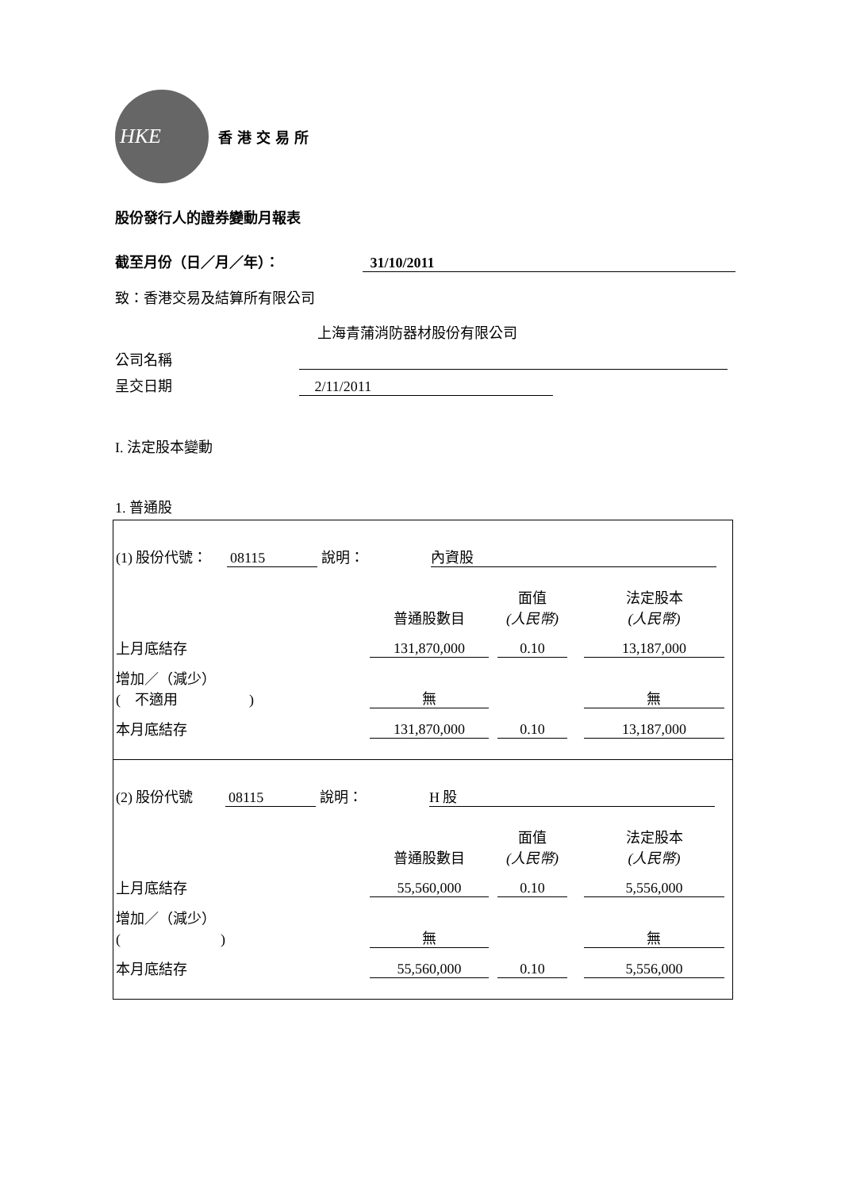HKE
香港交易所
股份發行人的證券變動月報表
截至月份（日／月／年）： 31/10/2011
致：香港交易及結算所有限公司
上海青蒲消防器材股份有限公司
公司名稱
呈交日期 2/11/2011
I. 法定股本變動
1. 普通股
(1) 股份代號： 08115 說明： 內資股
| | 普通股數目 | 面值 (人民幣) | 法定股本 (人民幣) |
| 上月底結存 | 131,870,000 | 0.10 | 13,187,000 |
| 增加／（減少） ( 不適用 ) | 無 | | 無 |
| 本月底結存 | 131,870,000 | 0.10 | 13,187,000 |
(2) 股份代號 08115 說明： H 股
| | 普通股數目 | 面值 (人民幣) | 法定股本 (人民幣) |
| 上月底結存 | 55,560,000 | 0.10 | 5,556,000 |
| 增加／（減少） ( ) | 無 | | 無 |
| 本月底結存 | 55,560,000 | 0.10 | 5,556,000 |